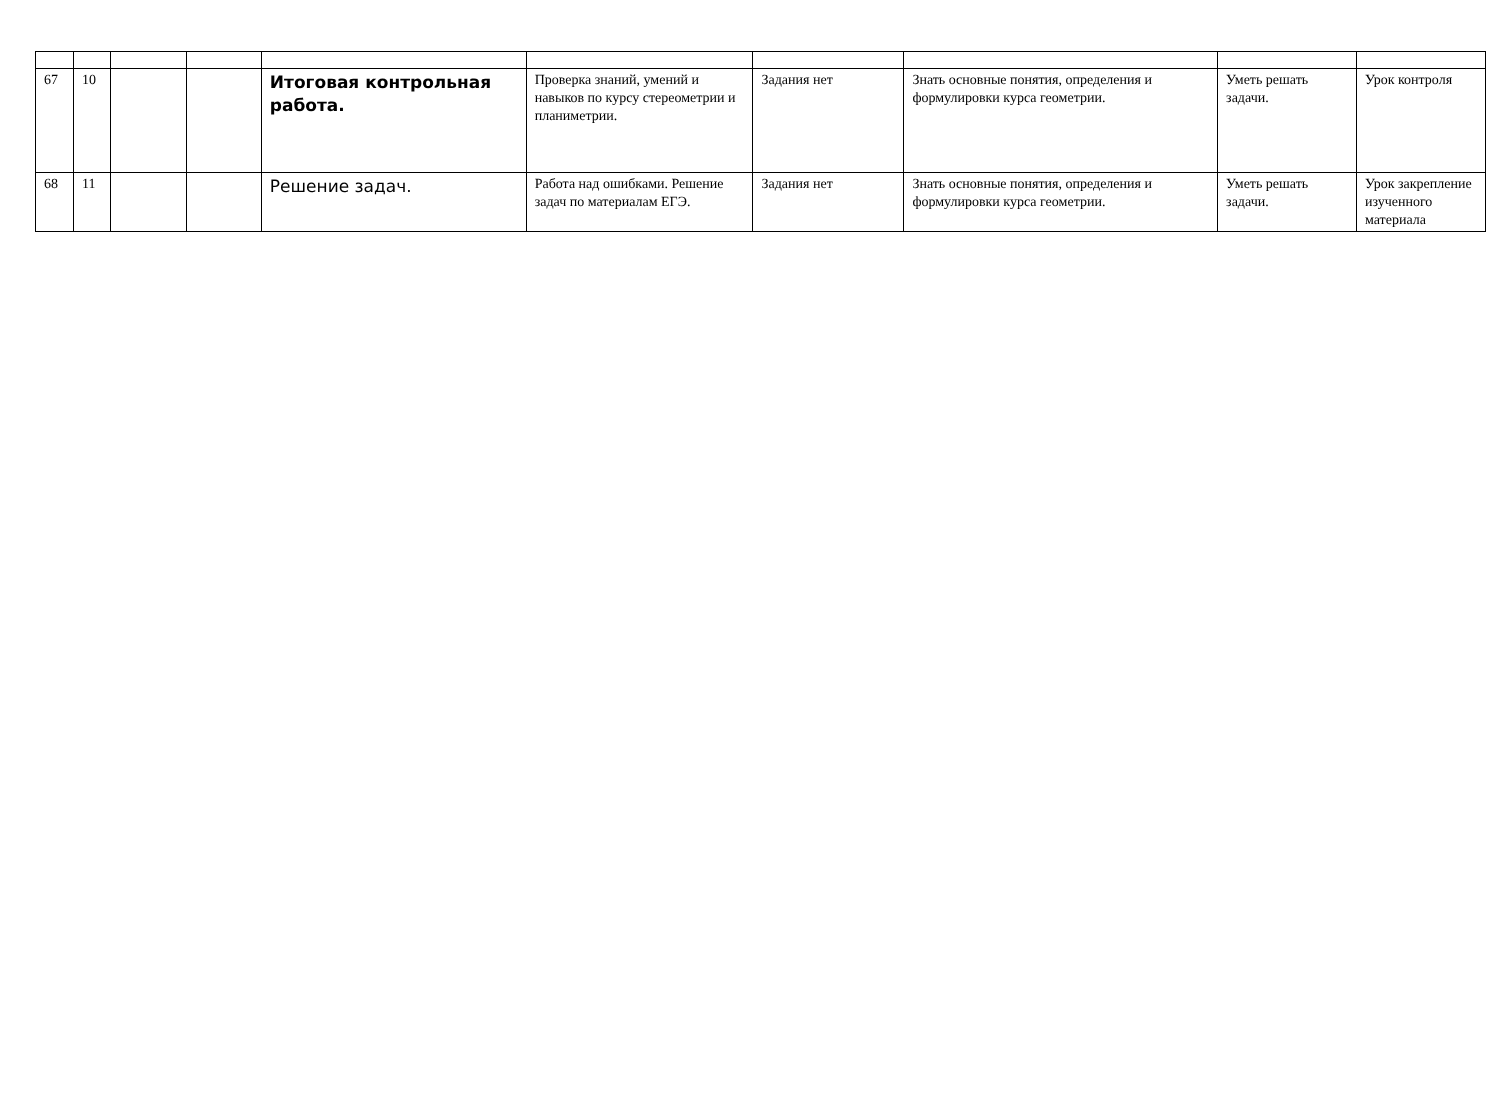| 67 | 10 | | | Итоговая контрольная работа. | Проверка знаний, умений и навыков по курсу стереометрии и планиметрии. | Задания нет | Знать основные понятия, определения и формулировки курса геометрии. | Уметь решать задачи. | Урок контроля |
| 68 | 11 | | | Решение задач. | Работа над ошибками. Решение задач по материалам ЕГЭ. | Задания нет | Знать основные понятия, определения и формулировки курса геометрии. | Уметь решать задачи. | Урок закрепление изученного материала |